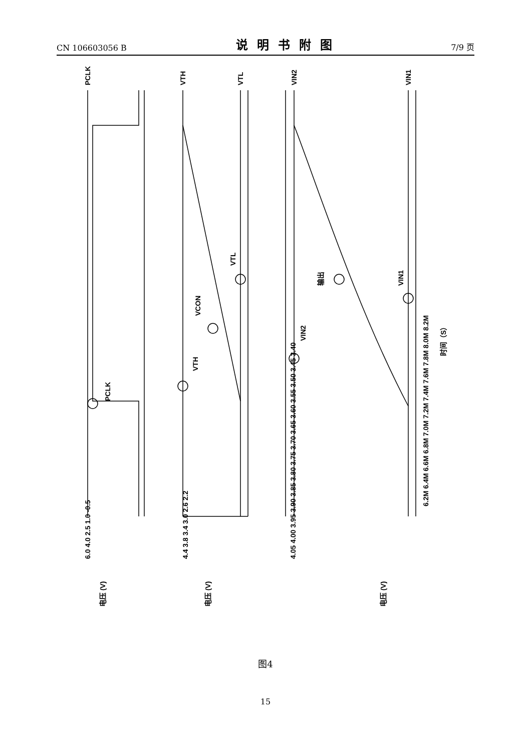CN 106603056 B
说明书附图
7/9 页
PCLK
VTH
VTL
VIN2
VIN1
PCLK
VTH
VCON
VTL
VIN2
输出
VIN1
6.0 4.0 2.5 1.0 -0.5
4.4 3.8 3.4 3.0 2.6 2.2
4.05 4.00 3.95 3.90 3.85 3.80 3.75 3.70 3.65 3.60 3.55 3.50 3.45 3.40
电压 (V)
电压 (V)
电压 (V)
6.2M 6.4M 6.6M 6.8M 7.0M 7.2M 7.4M 7.6M 7.8M 8.0M 8.2M
时间（S）
图4
15